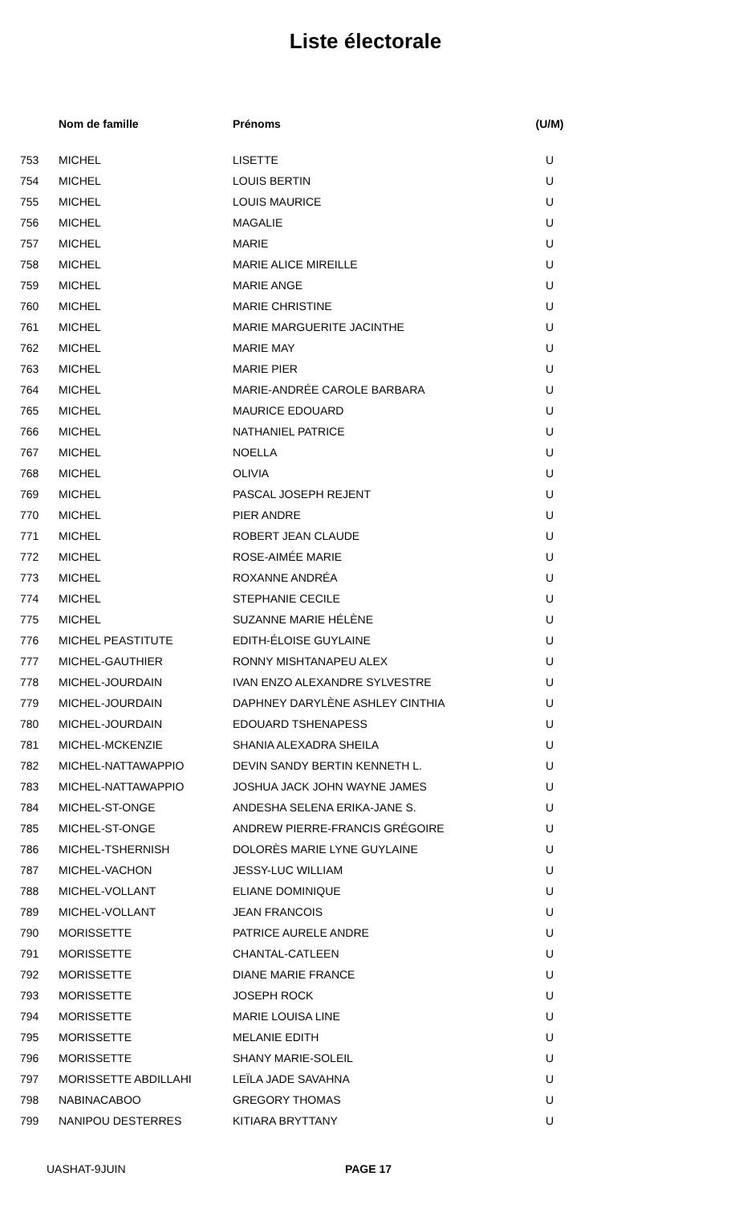Liste électorale
| | Nom de famille | Prénoms | (U/M) |
| --- | --- | --- | --- |
| 753 | MICHEL | LISETTE | U |
| 754 | MICHEL | LOUIS BERTIN | U |
| 755 | MICHEL | LOUIS MAURICE | U |
| 756 | MICHEL | MAGALIE | U |
| 757 | MICHEL | MARIE | U |
| 758 | MICHEL | MARIE ALICE MIREILLE | U |
| 759 | MICHEL | MARIE ANGE | U |
| 760 | MICHEL | MARIE CHRISTINE | U |
| 761 | MICHEL | MARIE MARGUERITE JACINTHE | U |
| 762 | MICHEL | MARIE MAY | U |
| 763 | MICHEL | MARIE PIER | U |
| 764 | MICHEL | MARIE-ANDRÉE CAROLE BARBARA | U |
| 765 | MICHEL | MAURICE EDOUARD | U |
| 766 | MICHEL | NATHANIEL PATRICE | U |
| 767 | MICHEL | NOELLA | U |
| 768 | MICHEL | OLIVIA | U |
| 769 | MICHEL | PASCAL JOSEPH REJENT | U |
| 770 | MICHEL | PIER ANDRE | U |
| 771 | MICHEL | ROBERT JEAN CLAUDE | U |
| 772 | MICHEL | ROSE-AIMÉE MARIE | U |
| 773 | MICHEL | ROXANNE ANDRÉA | U |
| 774 | MICHEL | STEPHANIE CECILE | U |
| 775 | MICHEL | SUZANNE MARIE HÉLÈNE | U |
| 776 | MICHEL PEASTITUTE | EDITH-ÉLOISE GUYLAINE | U |
| 777 | MICHEL-GAUTHIER | RONNY MISHTANAPEU ALEX | U |
| 778 | MICHEL-JOURDAIN | IVAN ENZO ALEXANDRE SYLVESTRE | U |
| 779 | MICHEL-JOURDAIN | DAPHNEY DARYLÈNE ASHLEY CINTHIA | U |
| 780 | MICHEL-JOURDAIN | EDOUARD TSHENAPESS | U |
| 781 | MICHEL-MCKENZIE | SHANIA ALEXADRA SHEILA | U |
| 782 | MICHEL-NATTAWAPPIO | DEVIN SANDY BERTIN KENNETH L. | U |
| 783 | MICHEL-NATTAWAPPIO | JOSHUA JACK JOHN WAYNE JAMES | U |
| 784 | MICHEL-ST-ONGE | ANDESHA SELENA ERIKA-JANE S. | U |
| 785 | MICHEL-ST-ONGE | ANDREW PIERRE-FRANCIS GRÉGOIRE | U |
| 786 | MICHEL-TSHERNISH | DOLORÈS MARIE LYNE GUYLAINE | U |
| 787 | MICHEL-VACHON | JESSY-LUC WILLIAM | U |
| 788 | MICHEL-VOLLANT | ELIANE DOMINIQUE | U |
| 789 | MICHEL-VOLLANT | JEAN FRANCOIS | U |
| 790 | MORISSETTE | PATRICE AURELE ANDRE | U |
| 791 | MORISSETTE | CHANTAL-CATLEEN | U |
| 792 | MORISSETTE | DIANE MARIE FRANCE | U |
| 793 | MORISSETTE | JOSEPH ROCK | U |
| 794 | MORISSETTE | MARIE LOUISA LINE | U |
| 795 | MORISSETTE | MELANIE EDITH | U |
| 796 | MORISSETTE | SHANY MARIE-SOLEIL | U |
| 797 | MORISSETTE ABDILLAHI | LEÏLA JADE SAVAHNA | U |
| 798 | NABINACABOO | GREGORY THOMAS | U |
| 799 | NANIPOU DESTERRES | KITIARA BRYTTANY | U |
UASHAT-9JUIN PAGE 17